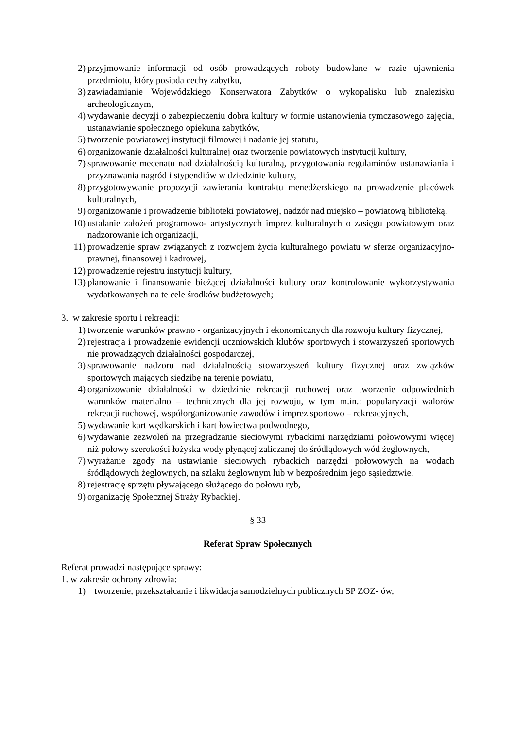2) przyjmowanie informacji od osób prowadzących roboty budowlane w razie ujawnienia przedmiotu, który posiada cechy zabytku,
3) zawiadamianie Wojewódzkiego Konserwatora Zabytków o wykopalisku lub znalezisku archeologicznym,
4) wydawanie decyzji o zabezpieczeniu dobra kultury w formie ustanowienia tymczasowego zajęcia, ustanawianie społecznego opiekuna zabytków,
5) tworzenie powiatowej instytucji filmowej i nadanie jej statutu,
6) organizowanie działalności kulturalnej oraz tworzenie powiatowych instytucji kultury,
7) sprawowanie mecenatu nad działalnością kulturalną, przygotowania regulaminów ustanawiania i przyznawania nagród i stypendiów w dziedzinie kultury,
8) przygotowywanie propozycji zawierania kontraktu menedżerskiego na prowadzenie placówek kulturalnych,
9) organizowanie i prowadzenie biblioteki powiatowej, nadzór nad miejsko – powiatową biblioteką,
10) ustalanie założeń programowo- artystycznych imprez kulturalnych o zasięgu powiatowym oraz nadzorowanie ich organizacji,
11) prowadzenie spraw związanych z rozwojem życia kulturalnego powiatu w sferze organizacyjno-prawnej, finansowej i kadrowej,
12) prowadzenie rejestru instytucji kultury,
13) planowanie i finansowanie bieżącej działalności kultury oraz kontrolowanie wykorzystywania wydatkowanych na te cele środków budżetowych;
3. w zakresie sportu i rekreacji:
1) tworzenie warunków prawno - organizacyjnych i ekonomicznych dla rozwoju kultury fizycznej,
2) rejestracja i prowadzenie ewidencji uczniowskich klubów sportowych i stowarzyszeń sportowych nie prowadzących działalności gospodarczej,
3) sprawowanie nadzoru nad działalnością stowarzyszeń kultury fizycznej oraz związków sportowych mających siedzibę na terenie powiatu,
4) organizowanie działalności w dziedzinie rekreacji ruchowej oraz tworzenie odpowiednich warunków materialno – technicznych dla jej rozwoju, w tym m.in.: popularyzacji walorów rekreacji ruchowej, współorganizowanie zawodów i imprez sportowo – rekreacyjnych,
5) wydawanie kart wędkarskich i kart łowiectwa podwodnego,
6) wydawanie zezwoleń na przegradzanie sieciowymi rybackimi narzędziami połowowymi więcej niż połowy szerokości łożyska wody płynącej zaliczanej do śródlądowych wód żeglownych,
7) wyrażanie zgody na ustawianie sieciowych rybackich narzędzi połowowych na wodach śródlądowych żeglownych, na szlaku żeglownym lub w bezpośrednim jego sąsiedztwie,
8) rejestrację sprzętu pływającego służącego do połowu ryb,
9) organizację Społecznej Straży Rybackiej.
§ 33
Referat Spraw Społecznych
Referat prowadzi następujące sprawy:
1. w zakresie ochrony zdrowia:
1) tworzenie, przekształcanie i likwidacja samodzielnych publicznych SP ZOZ- ów,